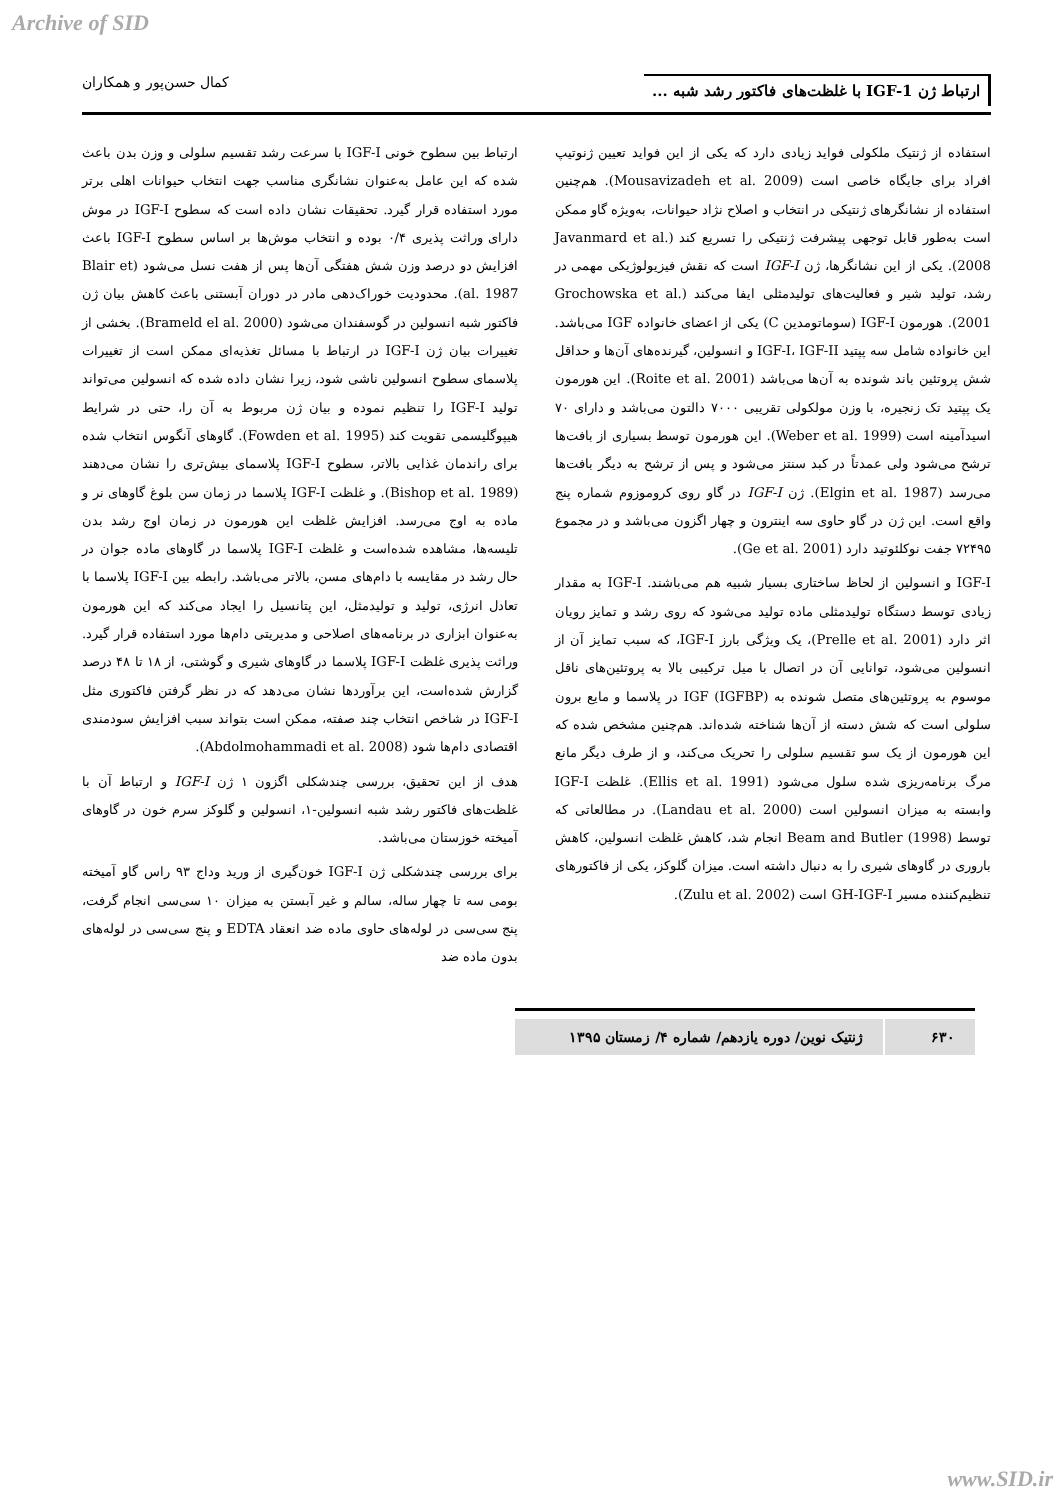Archive of SID
ارتباط ژن IGF-1 با غلظت‌های فاکتور رشد شبه ... کمال حسن‌پور و همکاران
استفاده از ژنتیک ملکولی فواید زیادی دارد که یکی از این فواید تعیین ژنوتیپ افراد برای جایگاه خاصی است (Mousavizadeh et al. 2009). هم‌چنین استفاده از نشانگرهای ژنتیکی در انتخاب و اصلاح نژاد حیوانات، به‌ویژه گاو ممکن است به‌طور قابل توجهی پیشرفت ژنتیکی را تسریع کند (Javanmard et al. 2008). یکی از این نشانگرها، ژن IGF-I است که نقش فیزیولوژیکی مهمی در رشد، تولید شیر و فعالیت‌های تولیدمثلی ایفا می‌کند (Grochowska et al. 2001). هورمون IGF-I (سوماتومدین C) یکی از اعضای خانواده IGF می‌باشد. این خانواده شامل سه پپتید IGF-I، IGF-II و انسولین، گیرنده‌های آن‌ها و حداقل شش پروتئین باند شونده به آن‌ها می‌باشد (Roite et al. 2001). این هورمون یک پپتید تک زنجیره، با وزن مولکولی تقریبی ۷۰۰۰ دالتون می‌باشد و دارای ۷۰ اسیدآمینه است (Weber et al. 1999). این هورمون توسط بسیاری از بافت‌ها ترشح می‌شود ولی عمدتاً در کبد سنتز می‌شود و پس از ترشح به دیگر بافت‌ها می‌رسد (Elgin et al. 1987). ژن IGF-I در گاو روی کروموزوم شماره پنج واقع است. این ژن در گاو حاوی سه اینترون و چهار اگزون می‌باشد و در مجموع ۷۲۴۹۵ جفت نوکلئوتید دارد (Ge et al. 2001).
IGF-I و انسولین از لحاظ ساختاری بسیار شبیه هم می‌باشند. IGF-I به مقدار زیادی توسط دستگاه تولیدمثلی ماده تولید می‌شود که روی رشد و تمایز رویان اثر دارد (Prelle et al. 2001)، یک ویژگی بارز IGF-I، که سبب تمایز آن از انسولین می‌شود، توانایی آن در اتصال با میل ترکیبی بالا به پروتئین‌های ناقل موسوم به پروتئین‌های متصل شونده به IGF (IGFBP) در پلاسما و مایع برون سلولی است که شش دسته از آن‌ها شناخته شده‌اند. هم‌چنین مشخص شده که این هورمون از یک سو تقسیم سلولی را تحریک می‌کند، و از طرف دیگر مانع مرگ برنامه‌ریزی شده سلول می‌شود (Ellis et al. 1991). غلظت IGF-I وابسته به میزان انسولین است (Landau et al. 2000). در مطالعاتی که توسط Beam and Butler (1998) انجام شد، کاهش غلظت انسولین، کاهش باروری در گاوهای شیری را به دنبال داشته است. میزان گلوکز، یکی از فاکتورهای تنظیم‌کننده مسیر GH-IGF-I است (Zulu et al. 2002).
ارتباط بین سطوح خونی IGF-I با سرعت رشد تقسیم سلولی و وزن بدن باعث شده که این عامل به‌عنوان نشانگری مناسب جهت انتخاب حیوانات اهلی برتر مورد استفاده قرار گیرد. تحقیقات نشان داده است که سطوح IGF-I در موش دارای وراثت پذیری ۰/۴ بوده و انتخاب موش‌ها بر اساس سطوح IGF-I باعث افزایش دو درصد وزن شش هفتگی آن‌ها پس از هفت نسل می‌شود (Blair et al. 1987). محدودیت خوراک‌دهی مادر در دوران آبستنی باعث کاهش بیان ژن فاکتور شبه انسولین در گوسفندان می‌شود (Brameld el al. 2000). بخشی از تغییرات بیان ژن IGF-I در ارتباط با مسائل تغذیه‌ای ممکن است از تغییرات پلاسمای سطوح انسولین ناشی شود، زیرا نشان داده شده که انسولین می‌تواند تولید IGF-I را تنظیم نموده و بیان ژن مربوط به آن را، حتی در شرایط هیپوگلیسمی تقویت کند (Fowden et al. 1995). گاوهای آنگوس انتخاب شده برای راندمان غذایی بالاتر، سطوح IGF-I پلاسمای بیش‌تری را نشان می‌دهند (Bishop et al. 1989). و غلظت IGF-I پلاسما در زمان سن بلوغ گاوهای نر و ماده به اوج می‌رسد. افزایش غلظت این هورمون در زمان اوج رشد بدن تلیسه‌ها، مشاهده شده‌است و غلظت IGF-I پلاسما در گاوهای ماده جوان در حال رشد در مقایسه با دام‌های مسن، بالاتر می‌باشد. رابطه بین IGF-I پلاسما با تعادل انرژی، تولید و تولیدمثل، این پتانسیل را ایجاد می‌کند که این هورمون به‌عنوان ابزاری در برنامه‌های اصلاحی و مدیریتی دام‌ها مورد استفاده قرار گیرد. وراثت پذیری غلظت IGF-I پلاسما در گاوهای شیری و گوشتی، از ۱۸ تا ۴۸ درصد گزارش شده‌است، این برآوردها نشان می‌دهد که در نظر گرفتن فاکتوری مثل IGF-I در شاخص انتخاب چند صفته، ممکن است بتواند سبب افزایش سودمندی اقتصادی دام‌ها شود (Abdolmohammadi et al. 2008).
هدف از این تحقیق، بررسی چندشکلی اگزون ۱ ژن IGF-I و ارتباط آن با غلظت‌های فاکتور رشد شبه انسولین-۱، انسولین و گلوکز سرم خون در گاوهای آمیخته خوزستان می‌باشد.
برای بررسی چندشکلی ژن IGF-I خون‌گیری از ورید وداج ۹۳ راس گاو آمیخته بومی سه تا چهار ساله، سالم و غیر آبستن به میزان ۱۰ سی‌سی انجام گرفت، پنج سی‌سی در لوله‌های حاوی ماده ضد انعقاد EDTA و پنج سی‌سی در لوله‌های بدون ماده ضد
۶۳۰ ژنتیک نوین/ دوره یازدهم/ شماره ۴/ زمستان ۱۳۹۵
www.SID.ir